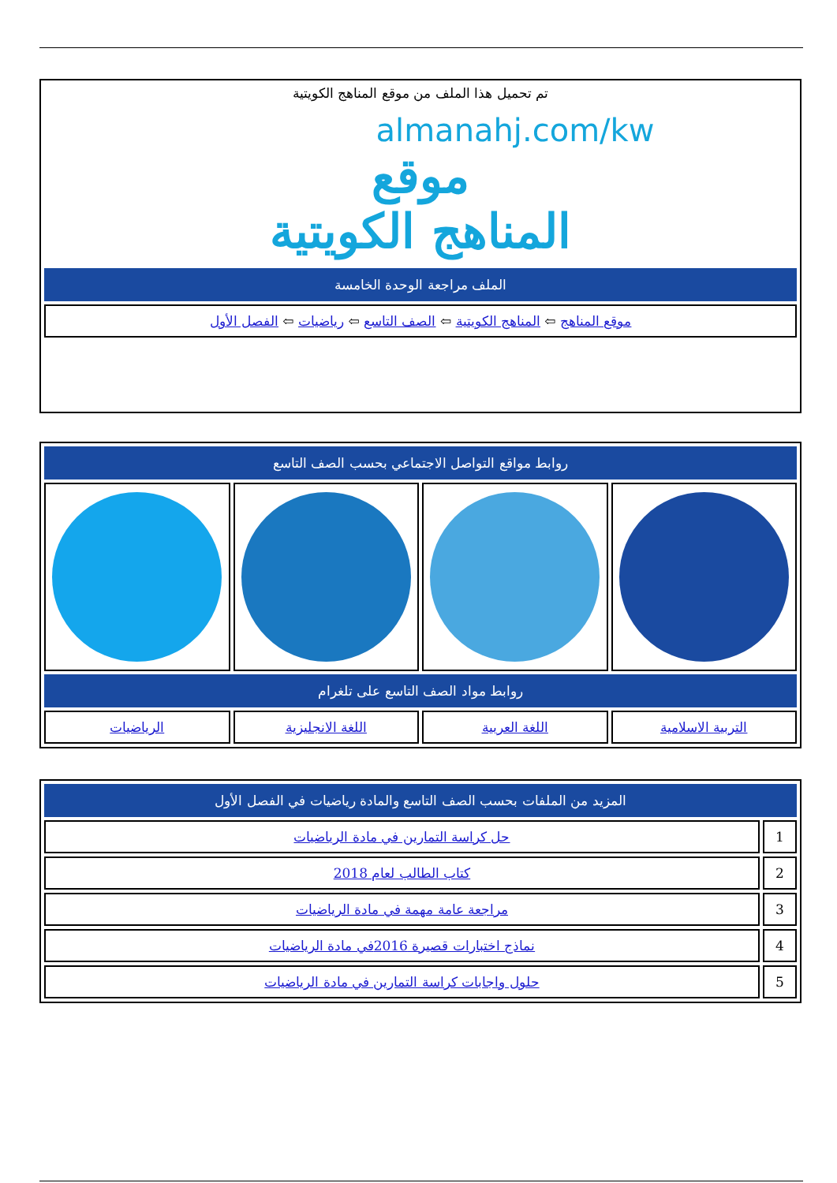تم تحميل هذا الملف من موقع المناهج الكويتية
almanahj.com/kw
موقع
المناهج الكويتية
| الملف مراجعة الوحدة الخامسة |
| موقع المناهج ⇦ المناهج الكويتية ⇦ الصف التاسع ⇦ رياضيات ⇦ الفصل الأول |
| روابط مواقع التواصل الاجتماعي بحسب الصف التاسع | | | |
| روابط مواد الصف التاسع على تلغرام | | | |
| التربية الاسلامية | اللغة العربية | اللغة الانجليزية | الرياضيات |
| المزيد من الملفات بحسب الصف التاسع والمادة رياضيات في الفصل الأول | |
| 1 | حل كراسة التمارين في مادة الرياضيات |
| 2 | كتاب الطالب لعام 2018 |
| 3 | مراجعة عامة مهمة في مادة الرياضيات |
| 4 | نماذج اختبارات قصيرة 2016في مادة الرياضيات |
| 5 | حلول واجابات كراسة التمارين في مادة الرياضيات |